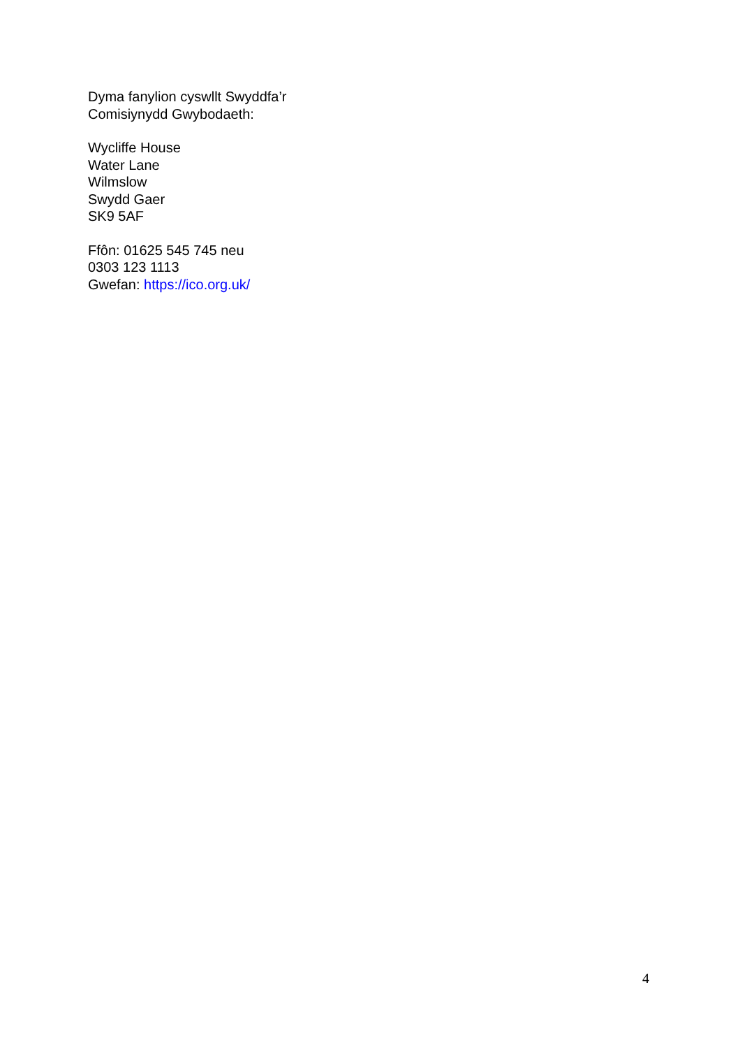Dyma fanylion cyswllt Swyddfa’r
Comisiynydd Gwybodaeth:
Wycliffe House
Water Lane
Wilmslow
Swydd Gaer
SK9 5AF
Ffôn: 01625 545 745 neu
0303 123 1113
Gwefan: https://ico.org.uk/
4